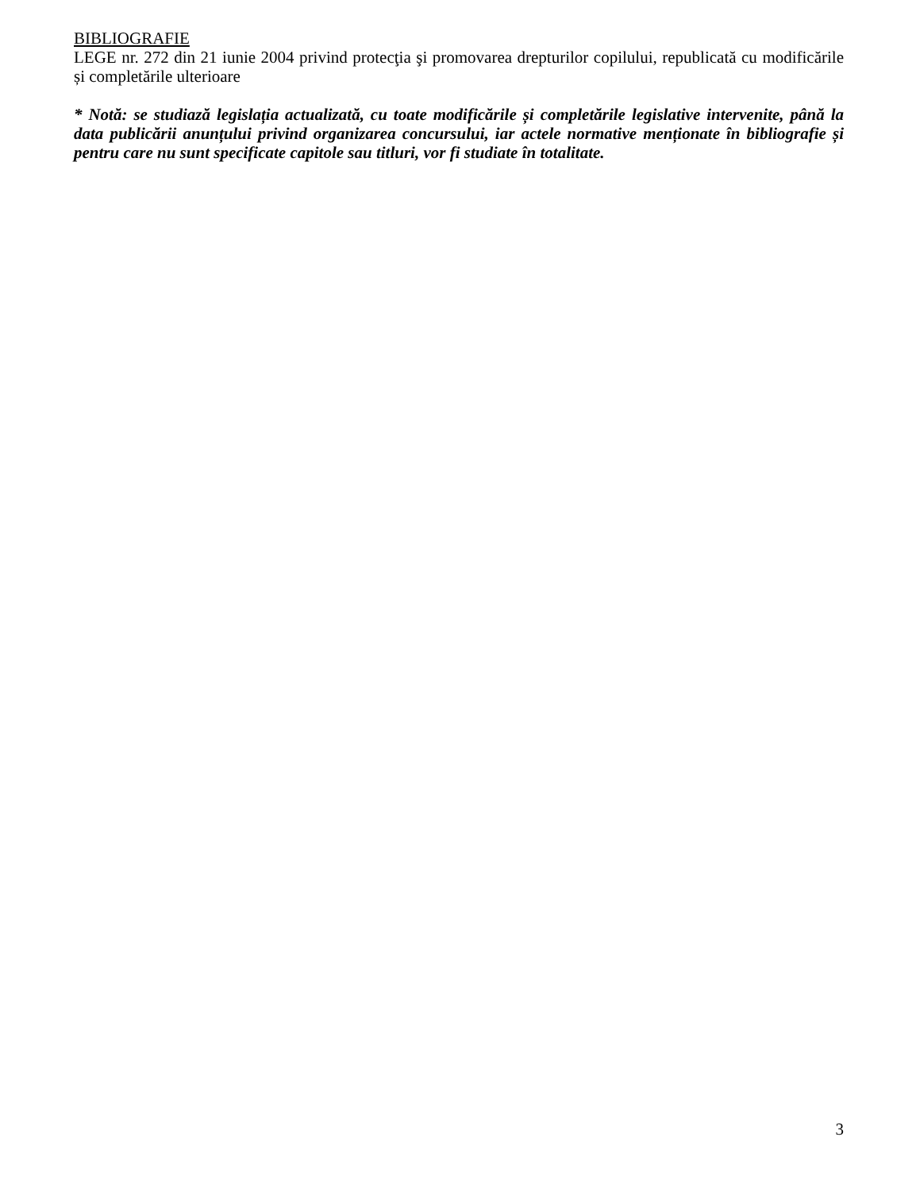BIBLIOGRAFIE
LEGE nr. 272 din 21 iunie 2004 privind protecţia şi promovarea drepturilor copilului, republicată cu modificările și completările ulterioare
* Notă: se studiază legislația actualizată, cu toate modificările și completările legislative intervenite, până la data publicării anunțului privind organizarea concursului, iar actele normative menționate în bibliografie și pentru care nu sunt specificate capitole sau titluri, vor fi studiate în totalitate.
3